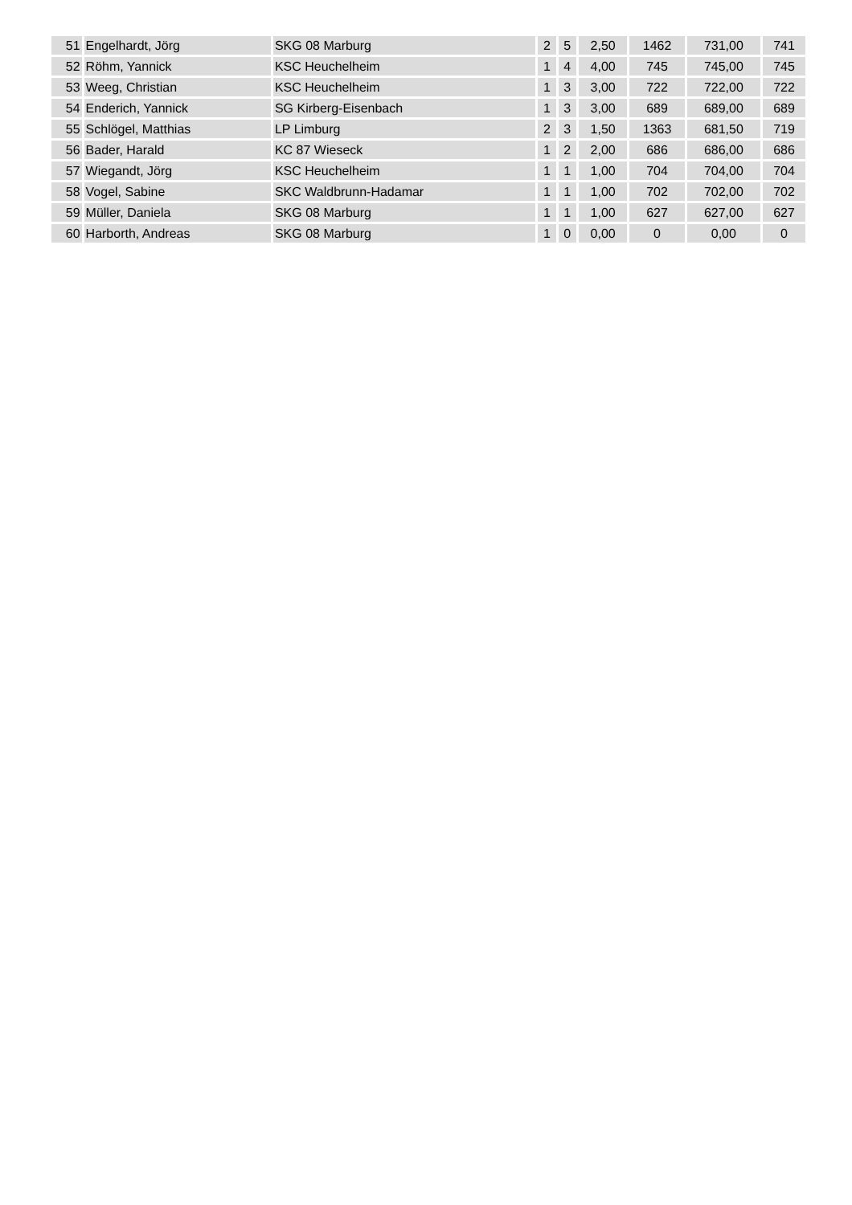| 51 | Engelhardt, Jörg | SKG 08 Marburg | 2 | 5 | 2,50 | 1462 | 731,00 | 741 |
| 52 | Röhm, Yannick | KSC Heuchelheim | 1 | 4 | 4,00 | 745 | 745,00 | 745 |
| 53 | Weeg, Christian | KSC Heuchelheim | 1 | 3 | 3,00 | 722 | 722,00 | 722 |
| 54 | Enderich, Yannick | SG Kirberg-Eisenbach | 1 | 3 | 3,00 | 689 | 689,00 | 689 |
| 55 | Schlögel, Matthias | LP Limburg | 2 | 3 | 1,50 | 1363 | 681,50 | 719 |
| 56 | Bader, Harald | KC 87 Wieseck | 1 | 2 | 2,00 | 686 | 686,00 | 686 |
| 57 | Wiegandt, Jörg | KSC Heuchelheim | 1 | 1 | 1,00 | 704 | 704,00 | 704 |
| 58 | Vogel, Sabine | SKC Waldbrunn-Hadamar | 1 | 1 | 1,00 | 702 | 702,00 | 702 |
| 59 | Müller, Daniela | SKG 08 Marburg | 1 | 1 | 1,00 | 627 | 627,00 | 627 |
| 60 | Harborth, Andreas | SKG 08 Marburg | 1 | 0 | 0,00 | 0 | 0,00 | 0 |